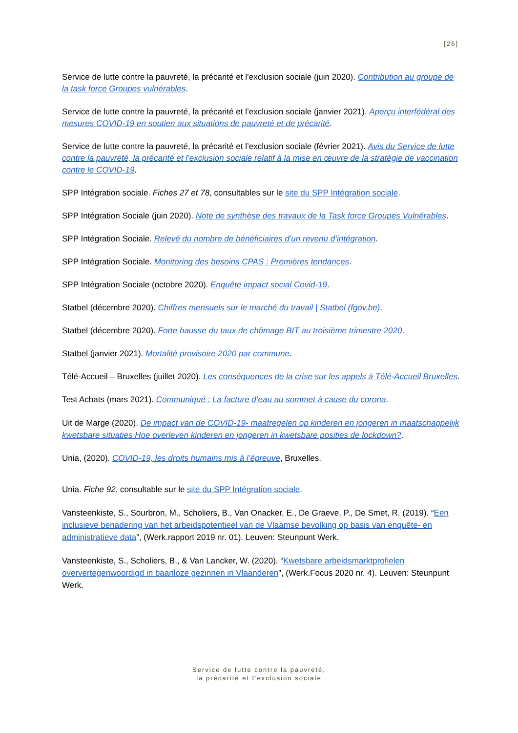[26]
Service de lutte contre la pauvreté, la précarité et l’exclusion sociale (juin 2020). Contribution au groupe de la task force Groupes vulnérables.
Service de lutte contre la pauvreté, la précarité et l’exclusion sociale (janvier 2021). Aperçu interfédéral des mesures COVID-19 en soutien aux situations de pauvreté et de précarité.
Service de lutte contre la pauvreté, la précarité et l’exclusion sociale (février 2021). Avis du Service de lutte contre la pauvreté, la précarité et l’exclusion sociale relatif à la mise en œuvre de la stratégie de vaccination contre le COVID-19.
SPP Intégration sociale. Fiches 27 et 78, consultables sur le site du SPP Intégration sociale.
SPP Intégration Sociale (juin 2020). Note de synthèse des travaux de la Task force Groupes Vulnérables.
SPP Intégration Sociale. Relevé du nombre de bénéficiaires d’un revenu d’intégration.
SPP Intégration Sociale. Monitoring des besoins CPAS : Premières tendances.
SPP Intégration Sociale (octobre 2020). Enquête impact social Covid-19.
Statbel (décembre 2020). Chiffres mensuels sur le marché du travail | Statbel (fgov.be).
Statbel (décembre 2020). Forte hausse du taux de chômage BIT au troisième trimestre 2020.
Statbel (janvier 2021). Mortalité provisoire 2020 par commune.
Télé-Accueil – Bruxelles (juillet 2020). Les conséquences de la crise sur les appels à Télé-Accueil Bruxelles.
Test Achats (mars 2021). Communiqué : La facture d’eau au sommet à cause du corona.
Uit de Marge (2020). De impact van de COVID-19- maatregelen op kinderen en jongeren in maatschappelijk kwetsbare situaties Hoe overleven kinderen en jongeren in kwetsbare posities de lockdown?.
Unia, (2020). COVID-19, les droits humains mis à l’épreuve, Bruxelles.
Unia. Fiche 92, consultable sur le site du SPP Intégration sociale.
Vansteenkiste, S., Sourbron, M., Scholiers, B., Van Onacker, E., De Graeve, P., De Smet, R. (2019). “Een inclusieve benadering van het arbeidspotentieel van de Vlaamse bevolking op basis van enquête- en administratieve data”, (Werk.rapport 2019 nr. 01). Leuven: Steunpunt Werk.
Vansteenkiste, S., Scholiers, B., & Van Lancker, W. (2020). “Kwetsbare arbeidsmarktprofielen oververtegenwoordigd in baanloze gezinnen in Vlaanderen”, (Werk.Focus 2020 nr. 4). Leuven: Steunpunt Werk.
Service de lutte contre la pauvreté,
la précarité et l’exclusion sociale